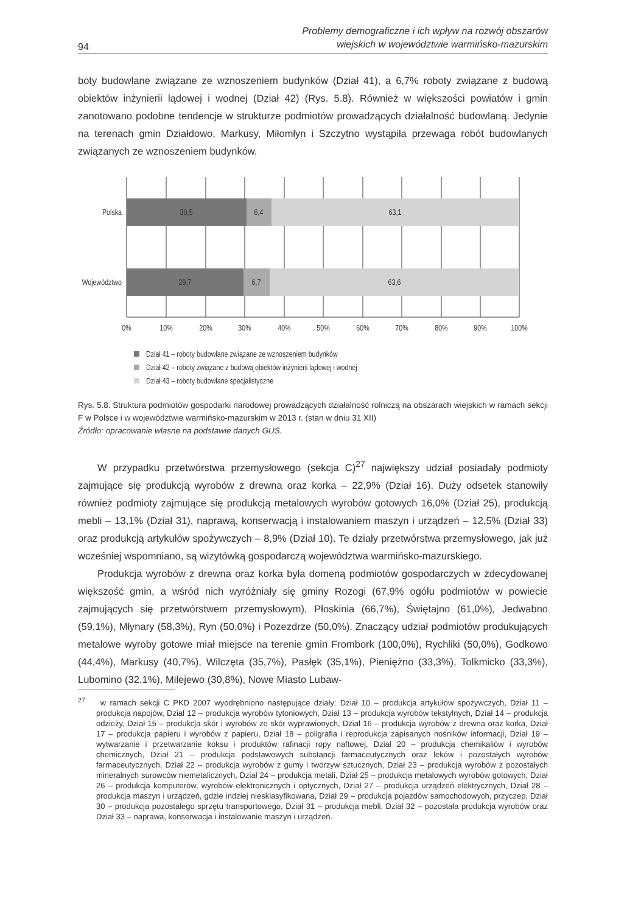94
Problemy demograficzne i ich wpływ na rozwój obszarów
wiejskich w województwie warmińsko-mazurskim
boty budowlane związane ze wznoszeniem budynków (Dział 41), a 6,7% roboty związane z budową obiektów inżynierii lądowej i wodnej (Dział 42) (Rys. 5.8). Również w większości powiatów i gmin zanotowano podobne tendencje w strukturze podmiotów prowadzących działalność budowlaną. Jedynie na terenach gmin Działdowo, Markusy, Miłomłyn i Szczytno wystąpiła przewaga robót budowlanych związanych ze wznoszeniem budynków.
Polska
Województwo
30,5
6,4
63,1
29,7
6,7
63,6
0%
10%
20%
30%
40%
50%
60%
70%
80%
90%
100%
Dział 41 – roboty budowlane związane ze wznoszeniem budynków
Dział 42 – roboty związane z budową obiektów inżynierii lądowej i wodnej
Dział 43 – roboty budowlane specjalistyczne
Rys. 5.8. Struktura podmiotów gospodarki narodowej prowadzących działalność rolniczą na obszarach wiejskich w ramach sekcji F w Polsce i w województwie warmińsko-mazurskim w 2013 r. (stan w dniu 31 XII)
Źródło: opracowanie własne na podstawie danych GUS.
W przypadku przetwórstwa przemysłowego (sekcja C)<sup>27</sup> największy udział posiadały podmioty zajmujące się produkcją wyrobów z drewna oraz korka – 22,9% (Dział 16). Duży odsetek stanowiły również podmioty zajmujące się produkcją metalowych wyrobów gotowych 16,0% (Dział 25), produkcją mebli – 13,1% (Dział 31), naprawą, konserwacją i instalowaniem maszyn i urządzeń – 12,5% (Dział 33) oraz produkcją artykułów spożywczych – 8,9% (Dział 10). Te działy przetwórstwa przemysłowego, jak już wcześniej wspomniano, są wizytówką gospodarczą województwa warmińsko-mazurskiego.
Produkcja wyrobów z drewna oraz korka była domeną podmiotów gospodarczych w zdecydowanej większość gmin, a wśród nich wyróżniały się gminy Rozogi (67,9% ogółu podmiotów w powiecie zajmujących się przetwórstwem przemysłowym), Płoskinia (66,7%), Świętajno (61,0%), Jedwabno (59,1%), Młynary (58,3%), Ryn (50,0%) i Pozezdrze (50,0%). Znaczący udział podmiotów produkujących metalowe wyroby gotowe miał miejsce na terenie gmin Frombork (100,0%), Rychliki (50,0%), Godkowo (44,4%), Markusy (40,7%), Wilczęta (35,7%), Pasłęk (35,1%), Pieniężno (33,3%), Tolkmicko (33,3%), Lubomino (32,1%), Milejewo (30,8%), Nowe Miasto Lubaw-
<sup>27</sup> w ramach sekcji C PKD 2007 wyodrębniono następujące działy: Dział 10 – produkcja artykułów spożywczych, Dział 11 – produkcja napojów, Dział 12 – produkcja wyrobów tytoniowych, Dział 13 – produkcja wyrobów tekstylnych, Dział 14 – produkcja odzieży, Dział 15 – produkcja skór i wyrobów ze skór wyprawionych, Dział 16 – produkcja wyrobów z drewna oraz korka, Dział 17 – produkcja papieru i wyrobów z papieru, Dział 18 – poligrafia i reprodukcja zapisanych nośników informacji, Dział 19 – wytwarzanie i przetwarzanie koksu i produktów rafinacji ropy naftowej, Dział 20 – produkcja chemikaliów i wyrobów chemicznych, Dział 21 – produkcja podstawowych substancji farmaceutycznych oraz leków i pozostałych wyrobów farmaceutycznych, Dział 22 – produkcja wyrobów z gumy i tworzyw sztucznych, Dział 23 – produkcja wyrobów z pozostałych mineralnych surowców niemetalicznych, Dział 24 – produkcja metali, Dział 25 – produkcja metalowych wyrobów gotowych, Dział 26 – produkcja komputerów, wyrobów elektronicznych i optycznych, Dział 27 – produkcja urządzeń elektrycznych, Dział 28 – produkcja maszyn i urządzeń, gdzie indziej niesklasyfikowana, Dział 29 – produkcja pojazdów samochodowych, przyczep, Dział 30 – produkcja pozostałego sprzętu transportowego, Dział 31 – produkcja mebli, Dział 32 – pozostała produkcja wyrobów oraz Dział 33 – naprawa, konserwacja i instalowanie maszyn i urządzeń.